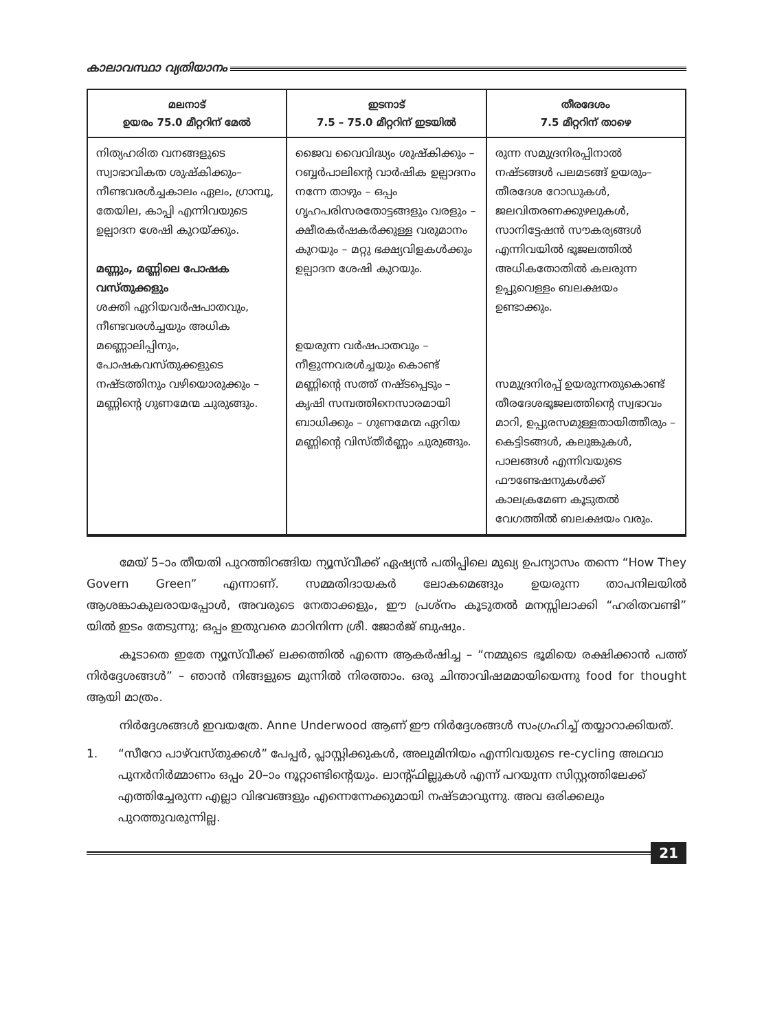കാലാവസ്ഥാ വ്യതിയാനം
| മലനാട് ഉയരം 75.0 മീറ്ററിന് മേൽ | ഇടനാട് 7.5 – 75.0 മീറ്ററിന് ഇടയിൽ | തീരദേശം 7.5 മീറ്ററിന് താഴെ |
| --- | --- | --- |
| നിത്യഹരിത വനങ്ങളുടെ സ്വാഭാവികത ശുഷ്കിക്കും– നീണ്ടവരൾച്ചകാലം ഏലം, ഗ്രാമ്പൂ, തേയില, കാപ്പി എന്നിവയുടെ ഉല്പാദന ശേഷി കുറയ്ക്കും. മണ്ണും, മണ്ണിലെ പോഷക വസ്തുക്കളും ശക്തി ഏറിയവർഷപാതവും, നീണ്ടവരൾച്ചയും അധിക മണ്ണൊലിപ്പിനും, പോഷകവസ്തുക്കളുടെ നഷ്ടത്തിനും വഴിയൊരുക്കും – മണ്ണിന്റെ ഗുണമേന്മ ചുരുങ്ങും. | ജൈവ വൈവിദ്ധ്യം ശുഷ്കിക്കും – റബ്ബർപാലിന്റെ വാർഷിക ഉല്പാദനം നന്നേ താഴും – ഒപ്പം ഗൃഹപരിസരതോട്ടങ്ങളും വരളും – ക്ഷീരകർഷകർക്കുള്ള വരുമാനം കുറയും – മറ്റു ഭക്ഷ്യവിളകൾക്കും ഉല്പാദന ശേഷി കുറയും. ഉയരുന്ന വർഷപാതവും – നീളുന്നവരൾച്ചയും കൊണ്ട് മണ്ണിന്റെ സത്ത് നഷ്ടപ്പെടും – കൃഷി സമ്പത്തിനെസാരമായി ബാധിക്കും – ഗുണമേന്മ ഏറിയ മണ്ണിന്റെ വിസ്തീർണ്ണം ചുരുങ്ങും. | രുന്ന സമുദ്രനിരപ്പിനാൽ നഷ്ടങ്ങൾ പലമടങ്ങ് ഉയരും– തീരദേശ റോഡുകൾ, ജലവിതരണക്കുഴലുകൾ, സാനിട്ടേഷൻ സൗകര്യങ്ങൾ എന്നിവയിൽ ഭൂജലത്തിൽ അധികതോതിൽ കലരുന്ന ഉപ്പുവെള്ളം ബലക്ഷയം ഉണ്ടാക്കും. സമുദ്രനിരപ്പ് ഉയരുന്നതുകൊണ്ട് തീരദേശഭൂജലത്തിന്റെ സ്വഭാവം മാറി, ഉപ്പുരസമുള്ളതായിത്തീരും – കെട്ടിടങ്ങൾ, കലുങ്കുകൾ, പാലങ്ങൾ എന്നിവയുടെ ഫൗണ്ടേഷനുകൾക്ക് കാലക്രമേണ കൂടുതൽ വേഗത്തിൽ ബലക്ഷയം വരും. |
മേയ് 5–ാം തീയതി പുറത്തിറങ്ങിയ ന്യൂസ്‌വീക്ക് ഏഷ്യൻ പതിപ്പിലെ മുഖ്യ ഉപന്യാസം തന്നെ “How They Govern Green” എന്നാണ്. സമ്മതിദായകർ ലോകമെങ്ങും ഉയരുന്ന താപനിലയിൽ ആശങ്കാകുലരായപ്പോൾ, അവരുടെ നേതാക്കളും, ഈ പ്രശ്നം കൂടുതൽ മനസ്സിലാക്കി “ഹരിതവണ്ടി” യിൽ ഇടം തേടുന്നു; ഒപ്പം ഇതുവരെ മാറിനിന്ന ശ്രീ. ജോർജ് ബുഷും.
കൂടാതെ ഇതേ ന്യൂസ്‌വീക്ക് ലക്കത്തിൽ എന്നെ ആകർഷിച്ച – “നമ്മുടെ ഭൂമിയെ രക്ഷിക്കാൻ പത്ത് നിർദ്ദേശങ്ങൾ” – ഞാൻ നിങ്ങളുടെ മുന്നിൽ നിരത്താം. ഒരു ചിന്താവിഷമമായിയെന്നു food for thought ആയി മാത്രം.
നിർദ്ദേശങ്ങൾ ഇവയത്രേ. Anne Underwood ആണ് ഈ നിർദ്ദേശങ്ങൾ സംഗ്രഹിച്ച് തയ്യാറാക്കിയത്.
1. “സീറോ പാഴ്‌വസ്തുക്കൾ” പേപ്പർ, പ്ലാസ്റ്റിക്കുകൾ, അലുമിനിയം എന്നിവയുടെ re-cycling അഥവാ പുനർനിർമ്മാണം ഒപ്പം 20–ാം നൂറ്റാണ്ടിന്റെയും. ലാന്റ്ഫില്ലുകൾ എന്ന് പറയുന്ന സിസ്റ്റത്തിലേക്ക് എത്തിച്ചേരുന്ന എല്ലാ വിഭവങ്ങളും എന്നെന്നേക്കുമായി നഷ്ടമാവുന്നു. അവ ഒരിക്കലും പുറത്തുവരുന്നില്ല.
21